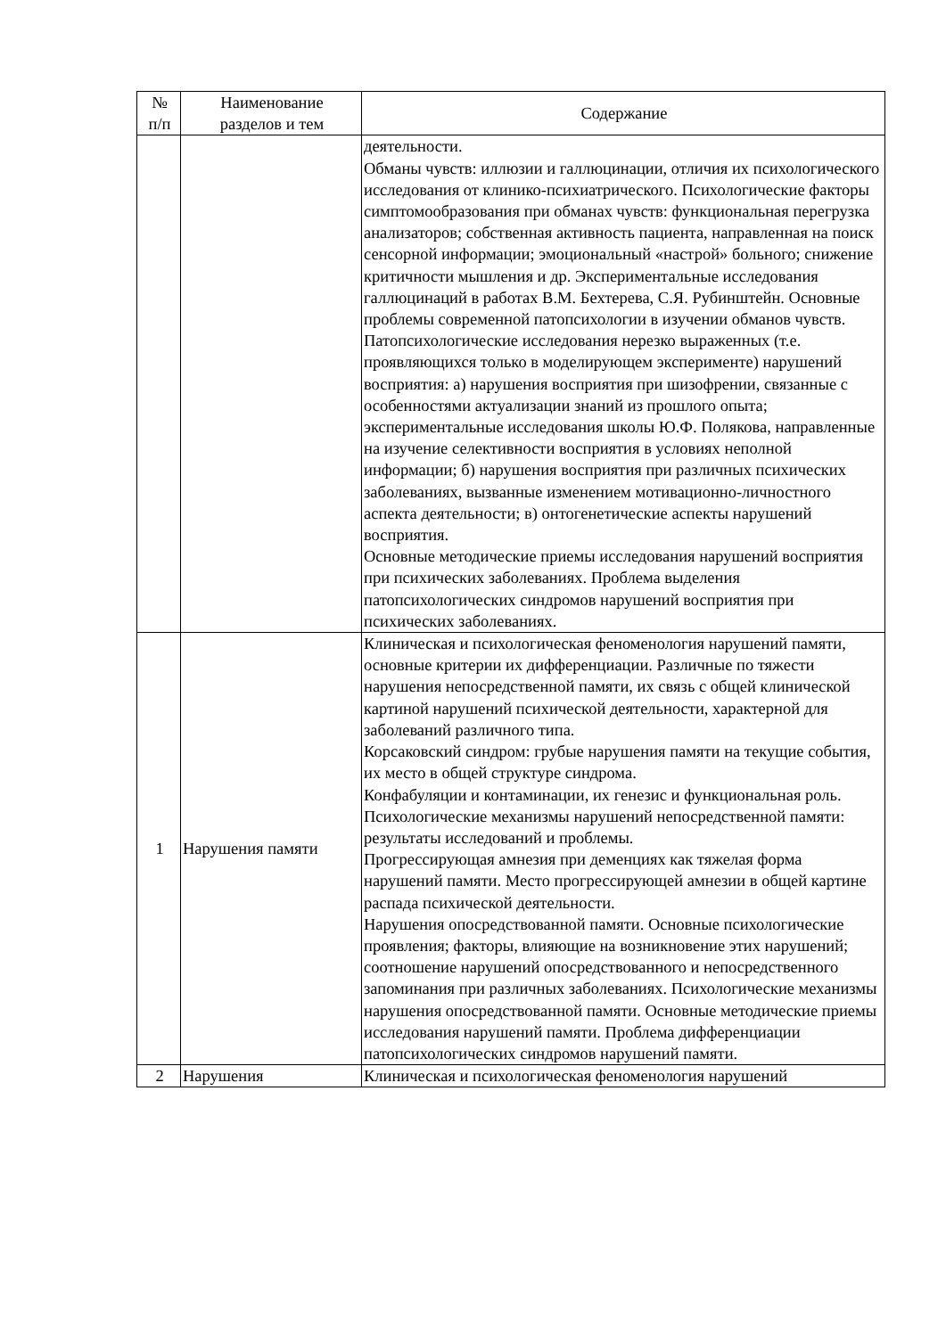| № п/п | Наименование разделов и тем | Содержание |
| --- | --- | --- |
| | | деятельности. Обманы чувств: иллюзии и галлюцинации, отличия их психологического исследования от клинико-психиатрического. Психологические факторы симптомообразования при обманах чувств: функциональная перегрузка анализаторов; собственная активность пациента, направленная на поиск сенсорной информации; эмоциональный «настрой» больного; снижение критичности мышления и др. Экспериментальные исследования галлюцинаций в работах В.М. Бехтерева, С.Я. Рубинштейн. Основные проблемы современной патопсихологии в изучении обманов чувств. Патопсихологические исследования нерезко выраженных (т.е. проявляющихся только в моделирующем эксперименте) нарушений восприятия: а) нарушения восприятия при шизофрении, связанные с особенностями актуализации знаний из прошлого опыта; экспериментальные исследования школы Ю.Ф. Полякова, направленные на изучение селективности восприятия в условиях неполной информации; б) нарушения восприятия при различных психических заболеваниях, вызванные изменением мотивационно-личностного аспекта деятельности; в) онтогенетические аспекты нарушений восприятия. Основные методические приемы исследования нарушений восприятия при психических заболеваниях. Проблема выделения патопсихологических синдромов нарушений восприятия при психических заболеваниях. |
| 1 | Нарушения памяти | Клиническая и психологическая феноменология нарушений памяти, основные критерии их дифференциации. Различные по тяжести нарушения непосредственной памяти, их связь с общей клинической картиной нарушений психической деятельности, характерной для заболеваний различного типа. Корсаковский синдром: грубые нарушения памяти на текущие события, их место в общей структуре синдрома. Конфабуляции и контаминации, их генезис и функциональная роль. Психологические механизмы нарушений непосредственной памяти: результаты исследований и проблемы. Прогрессирующая амнезия при деменциях как тяжелая форма нарушений памяти. Место прогрессирующей амнезии в общей картине распада психической деятельности. Нарушения опосредствованной памяти. Основные психологические проявления; факторы, влияющие на возникновение этих нарушений; соотношение нарушений опосредствованного и непосредственного запоминания при различных заболеваниях. Психологические механизмы нарушения опосредствованной памяти. Основные методические приемы исследования нарушений памяти. Проблема дифференциации патопсихологических синдромов нарушений памяти. |
| 2 | Нарушения | Клиническая и психологическая феноменология нарушений |